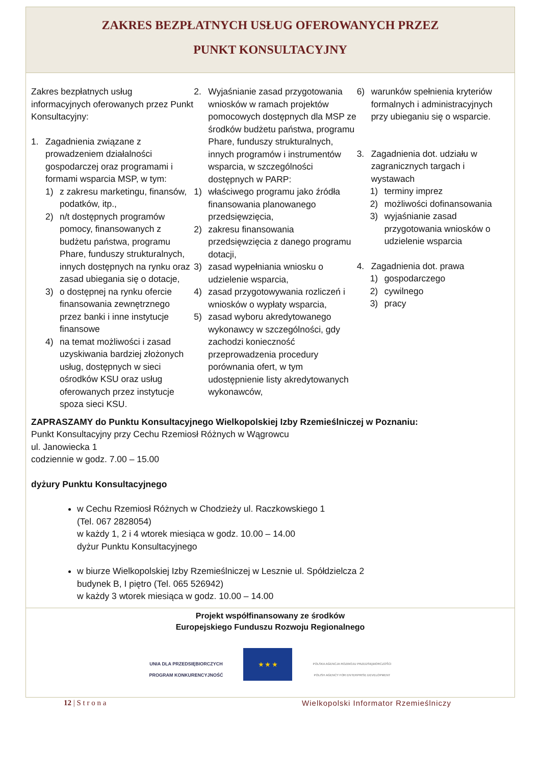ZAKRES BEZPŁATNYCH USŁUG OFEROWANYCH PRZEZ
PUNKT KONSULTACYJNY
Zakres bezpłatnych usług informacyjnych oferowanych przez Punkt Konsultacyjny:
1. Zagadnienia związane z prowadzeniem działalności gospodarczej oraz programami i formami wsparcia MSP, w tym:
1) z zakresu marketingu, finansów, podatków, itp.,
2) n/t dostępnych programów pomocy, finansowanych z budżetu państwa, programu Phare, funduszy strukturalnych, innych dostępnych na rynku oraz zasad ubiegania się o dotacje,
3) o dostępnej na rynku ofercie finansowania zewnętrznego przez banki i inne instytucje finansowe
4) na temat możliwości i zasad uzyskiwania bardziej złożonych usług, dostępnych w sieci ośrodków KSU oraz usług oferowanych przez instytucje spoza sieci KSU.
2. Wyjaśnianie zasad przygotowania wniosków w ramach projektów pomocowych dostępnych dla MSP ze środków budżetu państwa, programu Phare, funduszy strukturalnych, innych programów i instrumentów wsparcia, w szczególności dostępnych w PARP:
1) właściwego programu jako źródła finansowania planowanego przedsięwzięcia,
2) zakresu finansowania przedsięwzięcia z danego programu dotacji,
3) zasad wypełniania wniosku o udzielenie wsparcia,
4) zasad przygotowywania rozliczeń i wniosków o wypłaty wsparcia,
5) zasad wyboru akredytowanego wykonawcy w szczególności, gdy zachodzi konieczność przeprowadzenia procedury porównania ofert, w tym udostępnienie listy akredytowanych wykonawców,
6) warunków spełnienia kryteriów formalnych i administracyjnych przy ubieganiu się o wsparcie.
3. Zagadnienia dot. udziału w zagranicznych targach i wystawach
1) terminy imprez
2) możliwości dofinansowania
3) wyjaśnianie zasad przygotowania wniosków o udzielenie wsparcia
4. Zagadnienia dot. prawa
1) gospodarczego
2) cywilnego
3) pracy
ZAPRASZAMY do Punktu Konsultacyjnego Wielkopolskiej Izby Rzemieślniczej w Poznaniu:
Punkt Konsultacyjny przy Cechu Rzemiosł Różnych w Wągrowcu
ul. Janowiecka 1
codziennie w godz. 7.00 – 15.00
dyżury Punktu Konsultacyjnego
w Cechu Rzemiosł Różnych w Chodzieży ul. Raczkowskiego 1
(Tel. 067 2828054)
w każdy 1, 2 i 4 wtorek miesiąca w godz. 10.00 – 14.00
dyżur Punktu Konsultacyjnego
w biurze Wielkopolskiej Izby Rzemieślniczej w Lesznie ul. Spółdzielcza 2
budynek B, I piętro (Tel. 065 526942)
w każdy 3 wtorek miesiąca w godz. 10.00 – 14.00
Projekt współfinansowany ze środków
Europejskiego Funduszu Rozwoju Regionalnego
UNIA DLA PRZEDSIĘBIORCZYCH
PROGRAM KONKURENCYJNOŚĆ
★ ★ ★
POLSKA AGENCJA ROZWOJU PRZEDSIĘBIORCZOŚCI
POLISH AGENCY FOR ENTERPRISE DEVELOPMENT
12 | S t r o n a Wielkopolski Informator Rzemieślniczy